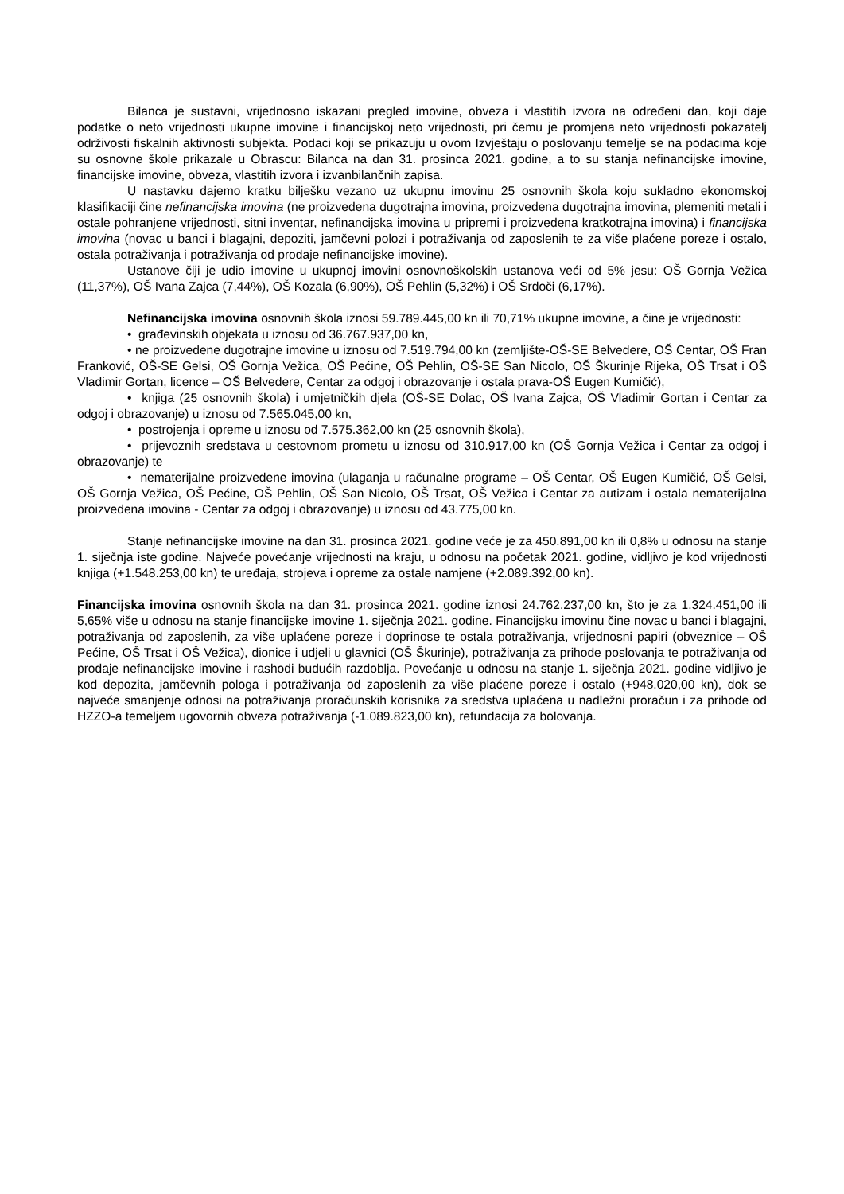Bilanca je sustavni, vrijednosno iskazani pregled imovine, obveza i vlastitih izvora na određeni dan, koji daje podatke o neto vrijednosti ukupne imovine i financijskoj neto vrijednosti, pri čemu je promjena neto vrijednosti pokazatelj održivosti fiskalnih aktivnosti subjekta. Podaci koji se prikazuju u ovom Izvještaju o poslovanju temelje se na podacima koje su osnovne škole prikazale u Obrascu: Bilanca na dan 31. prosinca 2021. godine, a to su stanja nefinancijske imovine, financijske imovine, obveza, vlastitih izvora i izvanbilančnih zapisa.
U nastavku dajemo kratku bilješku vezano uz ukupnu imovinu 25 osnovnih škola koju sukladno ekonomskoj klasifikaciji čine nefinancijska imovina (ne proizvedena dugotrajna imovina, proizvedena dugotrajna imovina, plemeniti metali i ostale pohranjene vrijednosti, sitni inventar, nefinancijska imovina u pripremi i proizvedena kratkotrajna imovina) i financijska imovina (novac u banci i blagajni, depoziti, jamčevni polozi i potraživanja od zaposlenih te za više plaćene poreze i ostalo, ostala potraživanja i potraživanja od prodaje nefinancijske imovine).
Ustanove čiji je udio imovine u ukupnoj imovini osnovnoškolskih ustanova veći od 5% jesu: OŠ Gornja Vežica (11,37%), OŠ Ivana Zajca (7,44%), OŠ Kozala (6,90%), OŠ Pehlin (5,32%) i OŠ Srdoči (6,17%).
Nefinancijska imovina osnovnih škola iznosi 59.789.445,00 kn ili 70,71% ukupne imovine, a čine je vrijednosti:
• građevinskih objekata u iznosu od 36.767.937,00 kn,
• ne proizvedene dugotrajne imovine u iznosu od 7.519.794,00 kn (zemljište-OŠ-SE Belvedere, OŠ Centar, OŠ Fran Franković, OŠ-SE Gelsi, OŠ Gornja Vežica, OŠ Pećine, OŠ Pehlin, OŠ-SE San Nicolo, OŠ Škurinje Rijeka, OŠ Trsat i OŠ Vladimir Gortan, licence – OŠ Belvedere, Centar za odgoj i obrazovanje i ostala prava-OŠ Eugen Kumičić),
• knjiga (25 osnovnih škola) i umjetničkih djela (OŠ-SE Dolac, OŠ Ivana Zajca, OŠ Vladimir Gortan i Centar za odgoj i obrazovanje) u iznosu od 7.565.045,00 kn,
• postrojenja i opreme u iznosu od 7.575.362,00 kn (25 osnovnih škola),
• prijevoznih sredstava u cestovnom prometu u iznosu od 310.917,00 kn (OŠ Gornja Vežica i Centar za odgoj i obrazovanje) te
• nematerijalne proizvedene imovina (ulaganja u računalne programe – OŠ Centar, OŠ Eugen Kumičić, OŠ Gelsi, OŠ Gornja Vežica, OŠ Pećine, OŠ Pehlin, OŠ San Nicolo, OŠ Trsat, OŠ Vežica i Centar za autizam i ostala nematerijalna proizvedena imovina - Centar za odgoj i obrazovanje) u iznosu od 43.775,00 kn.
Stanje nefinancijske imovine na dan 31. prosinca 2021. godine veće je za 450.891,00 kn ili 0,8% u odnosu na stanje 1. siječnja iste godine. Najveće povećanje vrijednosti na kraju, u odnosu na početak 2021. godine, vidljivo je kod vrijednosti knjiga (+1.548.253,00 kn) te uređaja, strojeva i opreme za ostale namjene (+2.089.392,00 kn).
Financijska imovina osnovnih škola na dan 31. prosinca 2021. godine iznosi 24.762.237,00 kn, što je za 1.324.451,00 ili 5,65% više u odnosu na stanje financijske imovine 1. siječnja 2021. godine. Financijsku imovinu čine novac u banci i blagajni, potraživanja od zaposlenih, za više uplaćene poreze i doprinose te ostala potraživanja, vrijednosni papiri (obveznice – OŠ Pećine, OŠ Trsat i OŠ Vežica), dionice i udjeli u glavnici (OŠ Škurinje), potraživanja za prihode poslovanja te potraživanja od prodaje nefinancijske imovine i rashodi budućih razdoblja. Povećanje u odnosu na stanje 1. siječnja 2021. godine vidljivo je kod depozita, jamčevnih pologa i potraživanja od zaposlenih za više plaćene poreze i ostalo (+948.020,00 kn), dok se najveće smanjenje odnosi na potraživanja proračunskih korisnika za sredstva uplaćena u nadležni proračun i za prihode od HZZO-a temeljem ugovornih obveza potraživanja (-1.089.823,00 kn), refundacija za bolovanja.